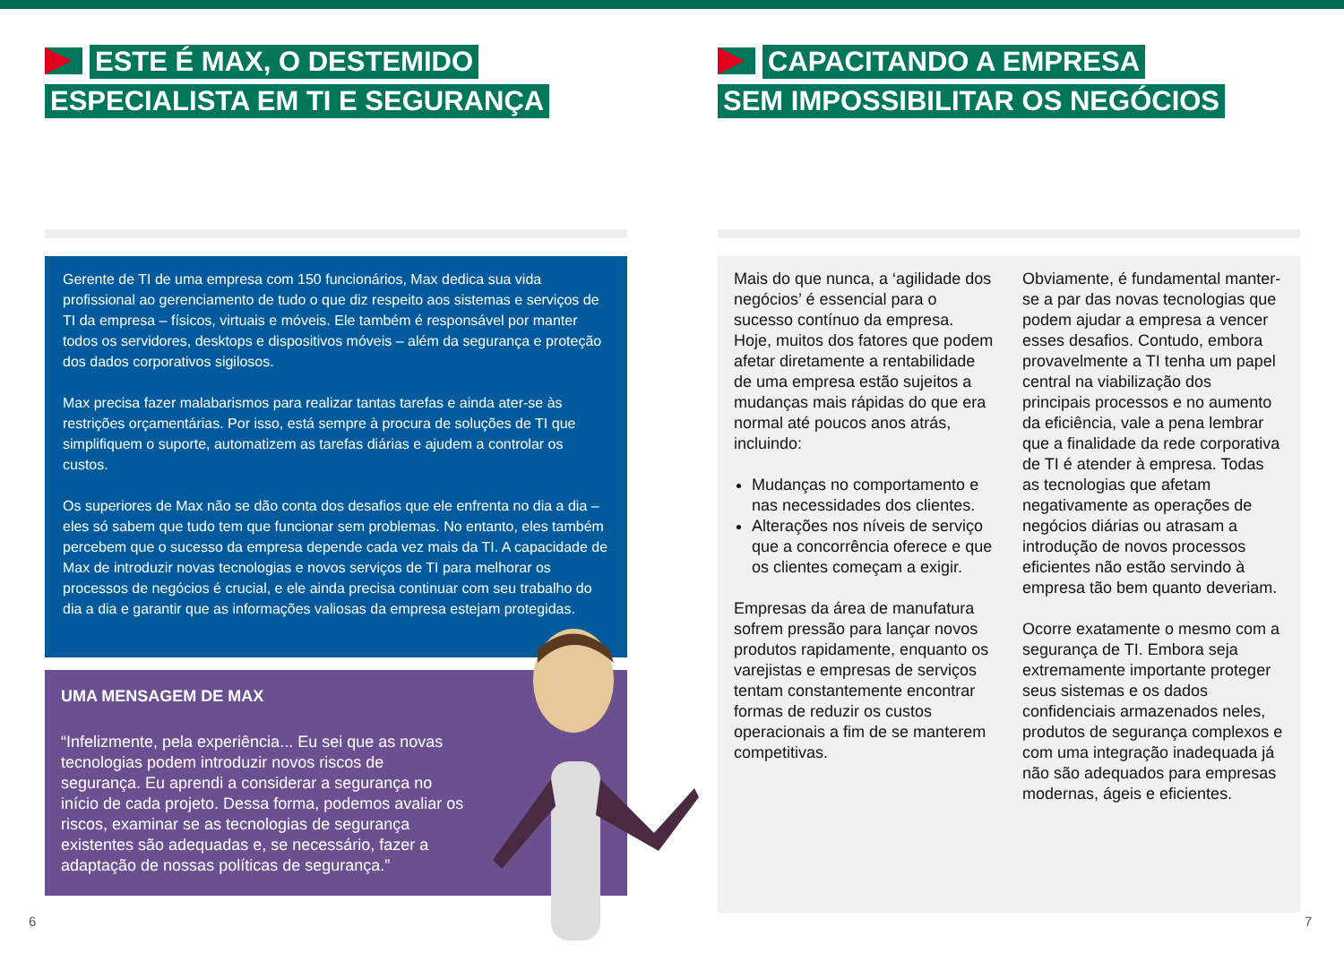ESTE É MAX, O DESTEMIDO
ESPECIALISTA EM TI E SEGURANÇA
Gerente de TI de uma empresa com 150 funcionários, Max dedica sua vida profissional ao gerenciamento de tudo o que diz respeito aos sistemas e serviços de TI da empresa – físicos, virtuais e móveis. Ele também é responsável por manter todos os servidores, desktops e dispositivos móveis – além da segurança e proteção dos dados corporativos sigilosos.
Max precisa fazer malabarismos para realizar tantas tarefas e ainda ater-se às restrições orçamentárias. Por isso, está sempre à procura de soluções de TI que simplifiquem o suporte, automatizem as tarefas diárias e ajudem a controlar os custos.
Os superiores de Max não se dão conta dos desafios que ele enfrenta no dia a dia – eles só sabem que tudo tem que funcionar sem problemas. No entanto, eles também percebem que o sucesso da empresa depende cada vez mais da TI. A capacidade de Max de introduzir novas tecnologias e novos serviços de TI para melhorar os processos de negócios é crucial, e ele ainda precisa continuar com seu trabalho do dia a dia e garantir que as informações valiosas da empresa estejam protegidas.
UMA MENSAGEM DE MAX
“Infelizmente, pela experiência... Eu sei que as novas tecnologias podem introduzir novos riscos de segurança. Eu aprendi a considerar a segurança no início de cada projeto. Dessa forma, podemos avaliar os riscos, examinar se as tecnologias de segurança existentes são adequadas e, se necessário, fazer a adaptação de nossas políticas de segurança.”
CAPACITANDO A EMPRESA
SEM IMPOSSIBILITAR OS NEGÓCIOS
Mais do que nunca, a ‘agilidade dos negócios’ é essencial para o sucesso contínuo da empresa. Hoje, muitos dos fatores que podem afetar diretamente a rentabilidade de uma empresa estão sujeitos a mudanças mais rápidas do que era normal até poucos anos atrás, incluindo:
Mudanças no comportamento e nas necessidades dos clientes.
Alterações nos níveis de serviço que a concorrência oferece e que os clientes começam a exigir.
Empresas da área de manufatura sofrem pressão para lançar novos produtos rapidamente, enquanto os varejistas e empresas de serviços tentam constantemente encontrar formas de reduzir os custos operacionais a fim de se manterem competitivas.
Obviamente, é fundamental manter-se a par das novas tecnologias que podem ajudar a empresa a vencer esses desafios. Contudo, embora provavelmente a TI tenha um papel central na viabilização dos principais processos e no aumento da eficiência, vale a pena lembrar que a finalidade da rede corporativa de TI é atender à empresa. Todas as tecnologias que afetam negativamente as operações de negócios diárias ou atrasam a introdução de novos processos eficientes não estão servindo à empresa tão bem quanto deveriam.
Ocorre exatamente o mesmo com a segurança de TI. Embora seja extremamente importante proteger seus sistemas e os dados confidenciais armazenados neles, produtos de segurança complexos e com uma integração inadequada já não são adequados para empresas modernas, ágeis e eficientes.
6 7